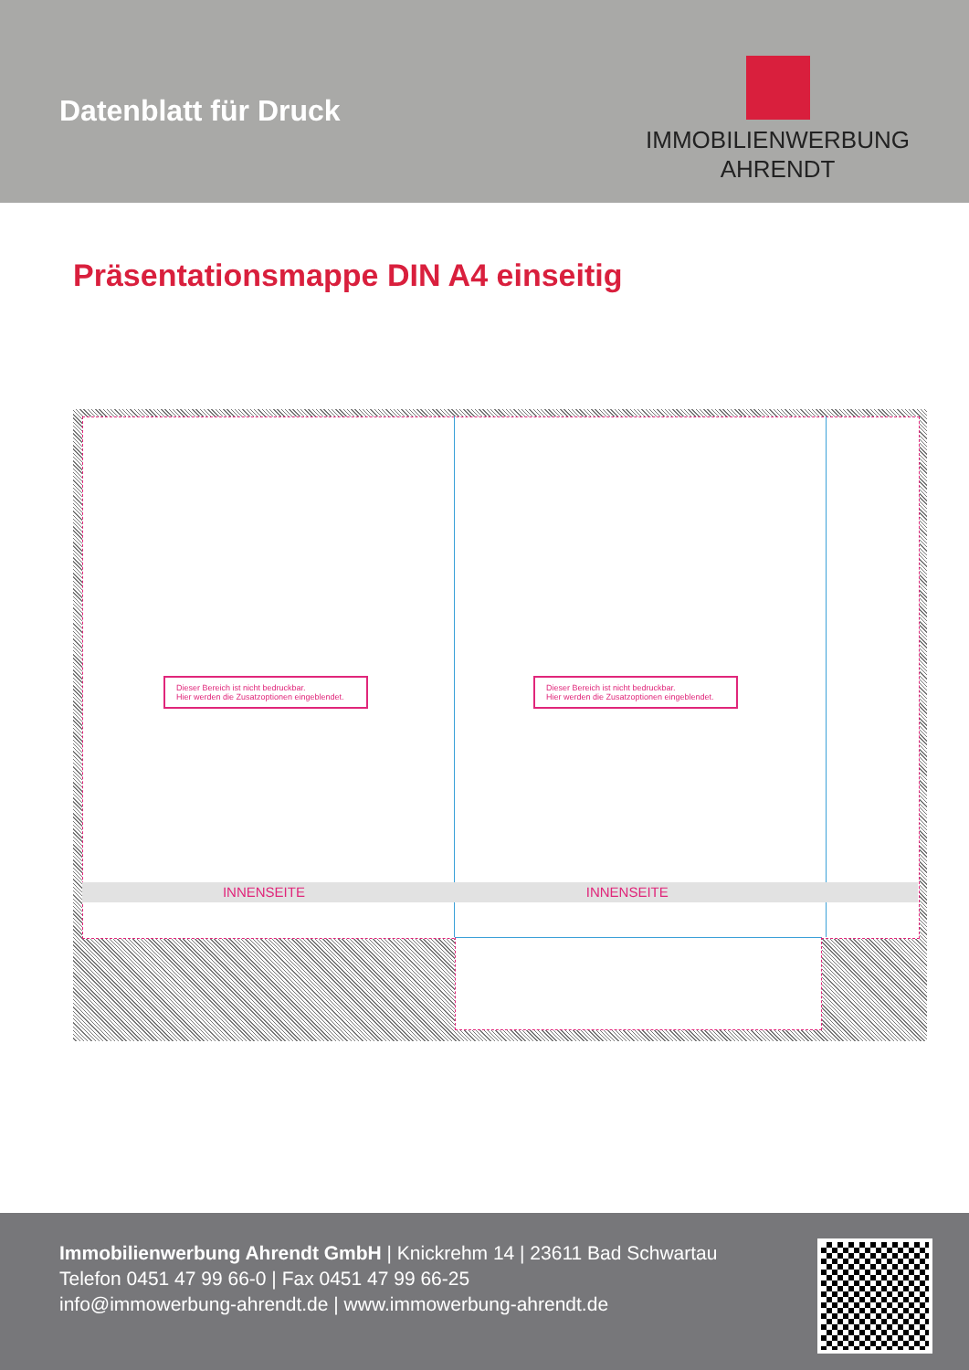Datenblatt für Druck
IMMOBILIENWERBUNG
AHRENDT
Präsentationsmappe DIN A4 einseitig
Dieser Bereich ist nicht bedruckbar.
Hier werden die Zusatzoptionen eingeblendet.
Dieser Bereich ist nicht bedruckbar.
Hier werden die Zusatzoptionen eingeblendet.
INNENSEITE INNENSEITE
Immobilienwerbung Ahrendt GmbH | Knickrehm 14 | 23611 Bad Schwartau
Telefon 0451 47 99 66-0 | Fax 0451 47 99 66-25
info@immowerbung-ahrendt.de | www.immowerbung-ahrendt.de